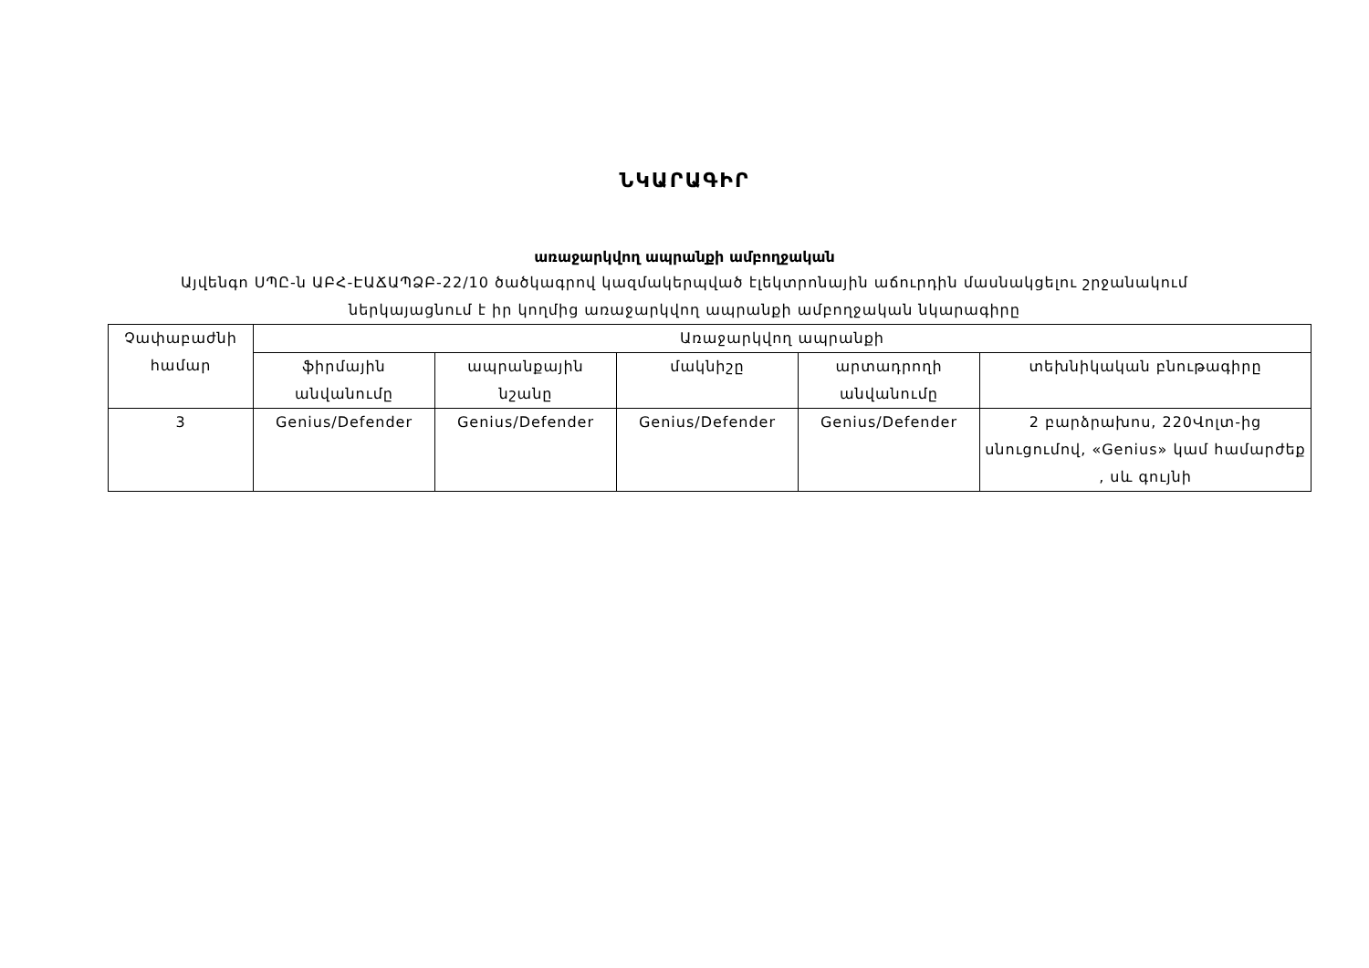ՆԿԱՐԱԳԻՐ
առաջարկվող ապրանքի ամբողջական
Այվենգո ՍՊԸ-ն ԱԲՀ-ԷԱՃԱՊՁԲ-22/10 ծածկագրով կազմակերպված էլեկտրոնային աճուրդին մասնակցելու շրջանակում
ներկայացնում է իր կողմից առաջարկվող ապրանքի ամբողջական նկարագիրը
| Չափաբաժնի համար | Առաջարկվող ապրանքի | | | | |
| --- | --- | --- | --- | --- | --- |
| | ֆիրմային անվանումը | ապրանքային նշանը | մակնիշը | արտադրողի անվանումը | տեխնիկական բնութագիրը |
| 3 | Genius/Defender | Genius/Defender | Genius/Defender | Genius/Defender | 2 բարձրախոս, 220Վոլտ-ից սնուցումով, «Genius» կամ համարժեք , սև գույնի |